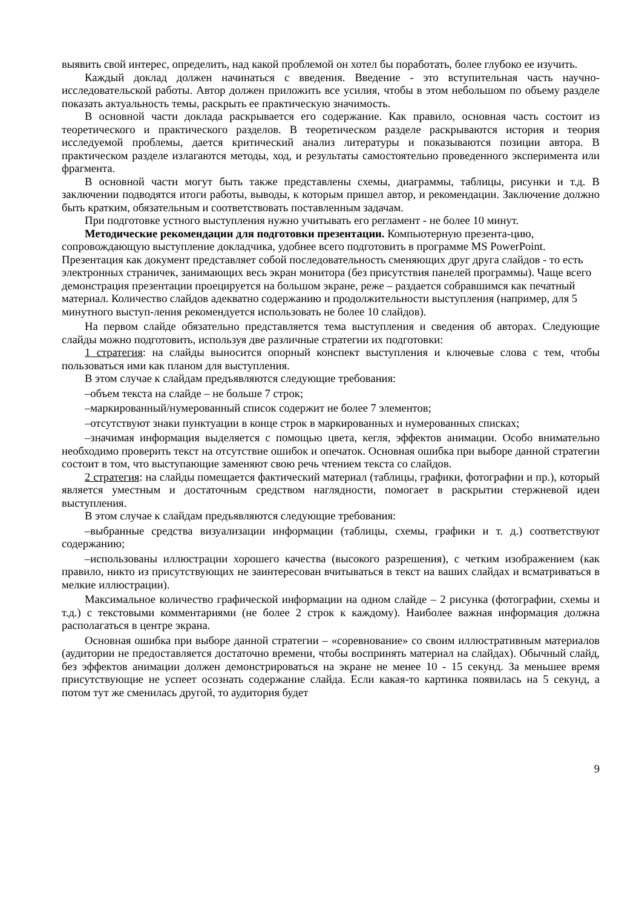выявить свой интерес, определить, над какой проблемой он хотел бы поработать, более глубоко ее изучить.
Каждый доклад должен начинаться с введения. Введение - это вступительная часть научно-исследовательской работы. Автор должен приложить все усилия, чтобы в этом небольшом по объему разделе показать актуальность темы, раскрыть ее практическую значимость.
В основной части доклада раскрывается его содержание. Как правило, основная часть состоит из теоретического и практического разделов. В теоретическом разделе раскрываются история и теория исследуемой проблемы, дается критический анализ литературы и показываются позиции автора. В практическом разделе излагаются методы, ход, и результаты самостоятельно проведенного эксперимента или фрагмента.
В основной части могут быть также представлены схемы, диаграммы, таблицы, рисунки и т.д. В заключении подводятся итоги работы, выводы, к которым пришел автор, и рекомендации. Заключение должно быть кратким, обязательным и соответствовать поставленным задачам.
При подготовке устного выступления нужно учитывать его регламент - не более 10 минут.
Методические рекомендации для подготовки презентации. Компьютерную презента-цию, сопровождающую выступление докладчика, удобнее всего подготовить в программе MS PowerPoint. Презентация как документ представляет собой последовательность сменяющих друг друга слайдов - то есть электронных страничек, занимающих весь экран монитора (без присутствия панелей программы). Чаще всего демонстрация презентации проецируется на большом экране, реже – раздается собравшимся как печатный материал. Количество слайдов адекватно содержанию и продолжительности выступления (например, для 5 минутного выступ-ления рекомендуется использовать не более 10 слайдов).
На первом слайде обязательно представляется тема выступления и сведения об авторах. Следующие слайды можно подготовить, используя две различные стратегии их подготовки:
1 стратегия: на слайды выносится опорный конспект выступления и ключевые слова с тем, чтобы пользоваться ими как планом для выступления.
В этом случае к слайдам предъявляются следующие требования:
–объем текста на слайде – не больше 7 строк;
–маркированный/нумерованный список содержит не более 7 элементов;
–отсутствуют знаки пунктуации в конце строк в маркированных и нумерованных списках;
–значимая информация выделяется с помощью цвета, кегля, эффектов анимации. Особо внимательно необходимо проверить текст на отсутствие ошибок и опечаток. Основная ошибка при выборе данной стратегии состоит в том, что выступающие заменяют свою речь чтением текста со слайдов.
2 стратегия: на слайды помещается фактический материал (таблицы, графики, фотографии и пр.), который является уместным и достаточным средством наглядности, помогает в раскрытии стержневой идеи выступления.
В этом случае к слайдам предъявляются следующие требования:
–выбранные средства визуализации информации (таблицы, схемы, графики и т. д.) соответствуют содержанию;
–использованы иллюстрации хорошего качества (высокого разрешения), с четким изображением (как правило, никто из присутствующих не заинтересован вчитываться в текст на ваших слайдах и всматриваться в мелкие иллюстрации).
Максимальное количество графической информации на одном слайде – 2 рисунка (фотографии, схемы и т.д.) с текстовыми комментариями (не более 2 строк к каждому). Наиболее важная информация должна располагаться в центре экрана.
Основная ошибка при выборе данной стратегии – «соревнование» со своим иллюстративным материалов (аудитории не предоставляется достаточно времени, чтобы воспринять материал на слайдах). Обычный слайд, без эффектов анимации должен демонстрироваться на экране не менее 10 - 15 секунд. За меньшее время присутствующие не успеет осознать содержание слайда. Если какая-то картинка появилась на 5 секунд, а потом тут же сменилась другой, то аудитория будет
9